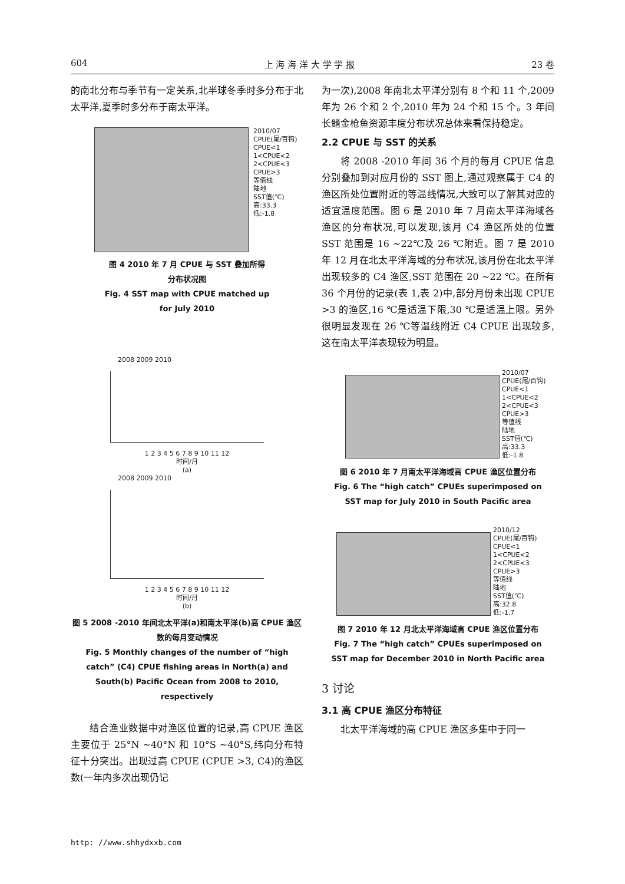604 上 海 海 洋 大 学 学 报 23 卷
的南北分布与季节有一定关系,北半球冬季时多分布于北太平洋,夏季时多分布于南太平洋。
2010/07
CPUE(尾/百钩)
CPUE<1
1<CPUE<2
2<CPUE<3
CPUE>3
等值线
陆地
SST值(℃)
高:33.3
低:-1.8
图 4 2010 年 7 月 CPUE 与 SST 叠加所得
分布状况图
Fig. 4 SST map with CPUE matched up
for July 2010
2008 2009 2010
1 2 3 4 5 6 7 8 9 10 11 12
时间/月
(a)
2008 2009 2010
1 2 3 4 5 6 7 8 9 10 11 12
时间/月
(b)
图 5 2008 -2010 年间北太平洋(a)和南太平洋(b)高 CPUE 渔区数的每月变动情况
Fig. 5 Monthly changes of the number of “high catch” (C4) CPUE fishing areas in North(a) and South(b) Pacific Ocean from 2008 to 2010, respectively
结合渔业数据中对渔区位置的记录,高 CPUE 渔区主要位于 25°N ~40°N 和 10°S ~40°S,纬向分布特征十分突出。出现过高 CPUE (CPUE >3, C4)的渔区数(一年内多次出现仍记
为一次),2008 年南北太平洋分别有 8 个和 11 个,2009 年为 26 个和 2 个,2010 年为 24 个和 15 个。3 年间长鳍金枪鱼资源丰度分布状况总体来看保持稳定。
2.2 CPUE 与 SST 的关系
将 2008 -2010 年间 36 个月的每月 CPUE 信息分别叠加到对应月份的 SST 图上,通过观察属于 C4 的渔区所处位置附近的等温线情况,大致可以了解其对应的适宜温度范围。图 6 是 2010 年 7 月南太平洋海域各渔区的分布状况,可以发现,该月 C4 渔区所处的位置 SST 范围是 16 ~22℃及 26 ℃附近。图 7 是 2010 年 12 月在北太平洋海域的分布状况,该月份在北太平洋出现较多的 C4 渔区,SST 范围在 20 ~22 ℃。在所有 36 个月份的记录(表 1,表 2)中,部分月份未出现 CPUE >3 的渔区,16 ℃是适温下限,30 ℃是适温上限。另外很明显发现在 26 ℃等温线附近 C4 CPUE 出现较多,这在南太平洋表现较为明显。
2010/07
CPUE(尾/百钩)
CPUE<1
1<CPUE<2
2<CPUE<3
CPUE>3
等值线
陆地
SST值(℃)
高:33.3
低:-1.8
图 6 2010 年 7 月南太平洋海域高 CPUE 渔区位置分布
Fig. 6 The “high catch” CPUEs superimposed on
SST map for July 2010 in South Pacific area
2010/12
CPUE(尾/百钩)
CPUE<1
1<CPUE<2
2<CPUE<3
CPUE>3
等值线
陆地
SST值(℃)
高:32.8
低:-1.7
图 7 2010 年 12 月北太平洋海域高 CPUE 渔区位置分布
Fig. 7 The “high catch” CPUEs superimposed on
SST map for December 2010 in North Pacific area
3 讨论
3.1 高 CPUE 渔区分布特征
北太平洋海域的高 CPUE 渔区多集中于同一
http: //www.shhydxxb.com